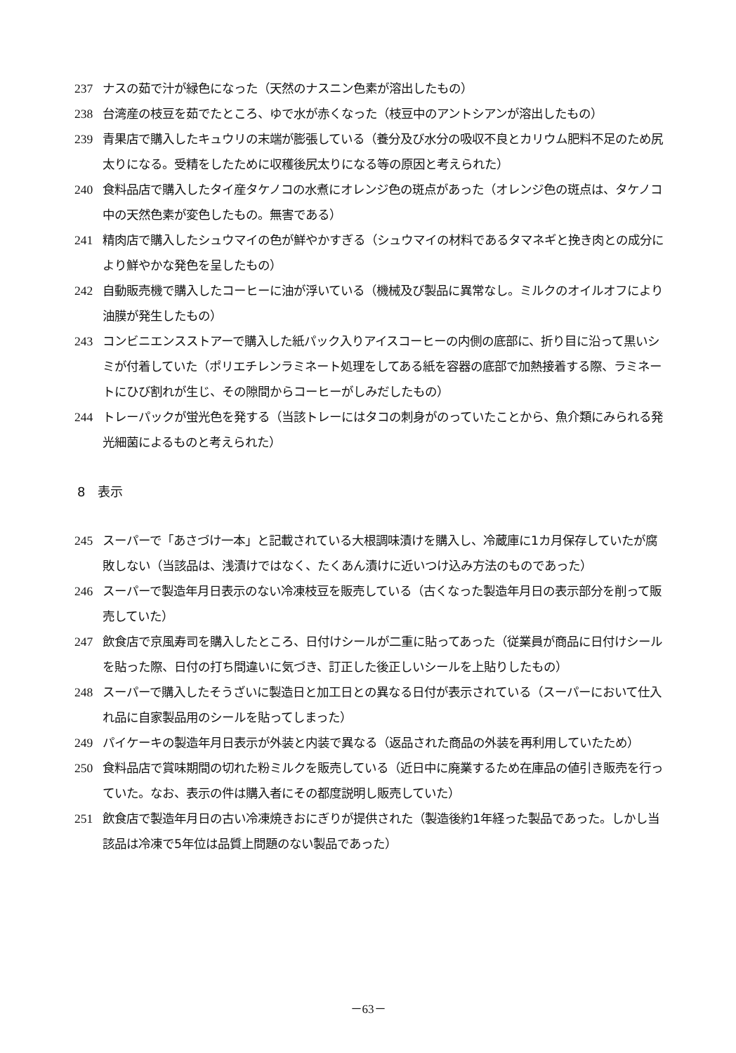237 ナスの茹で汁が緑色になった（天然のナスニン色素が溶出したもの）
238 台湾産の枝豆を茹でたところ、ゆで水が赤くなった（枝豆中のアントシアンが溶出したもの）
239 青果店で購入したキュウリの末端が膨張している（養分及び水分の吸収不良とカリウム肥料不足のため尻太りになる。受精をしたために収穫後尻太りになる等の原因と考えられた）
240 食料品店で購入したタイ産タケノコの水煮にオレンジ色の斑点があった（オレンジ色の斑点は、タケノコ中の天然色素が変色したもの。無害である）
241 精肉店で購入したシュウマイの色が鮮やかすぎる（シュウマイの材料であるタマネギと挽き肉との成分により鮮やかな発色を呈したもの）
242 自動販売機で購入したコーヒーに油が浮いている（機械及び製品に異常なし。ミルクのオイルオフにより油膜が発生したもの）
243 コンビニエンスストアーで購入した紙パック入りアイスコーヒーの内側の底部に、折り目に沿って黒いシミが付着していた（ポリエチレンラミネート処理をしてある紙を容器の底部で加熱接着する際、ラミネートにひび割れが生じ、その隙間からコーヒーがしみだしたもの）
244 トレーパックが蛍光色を発する（当該トレーにはタコの刺身がのっていたことから、魚介類にみられる発光細菌によるものと考えられた）
8　表示
245 スーパーで「あさづけ一本」と記載されている大根調味漬けを購入し、冷蔵庫に1カ月保存していたが腐敗しない（当該品は、浅漬けではなく、たくあん漬けに近いつけ込み方法のものであった）
246 スーパーで製造年月日表示のない冷凍枝豆を販売している（古くなった製造年月日の表示部分を削って販売していた）
247 飲食店で京風寿司を購入したところ、日付けシールが二重に貼ってあった（従業員が商品に日付けシールを貼った際、日付の打ち間違いに気づき、訂正した後正しいシールを上貼りしたもの）
248 スーパーで購入したそうざいに製造日と加工日との異なる日付が表示されている（スーパーにおいて仕入れ品に自家製品用のシールを貼ってしまった）
249 パイケーキの製造年月日表示が外装と内装で異なる（返品された商品の外装を再利用していたため）
250 食料品店で賞味期間の切れた粉ミルクを販売している（近日中に廃業するため在庫品の値引き販売を行っていた。なお、表示の件は購入者にその都度説明し販売していた）
251 飲食店で製造年月日の古い冷凍焼きおにぎりが提供された（製造後約1年経った製品であった。しかし当該品は冷凍で5年位は品質上問題のない製品であった）
－63－